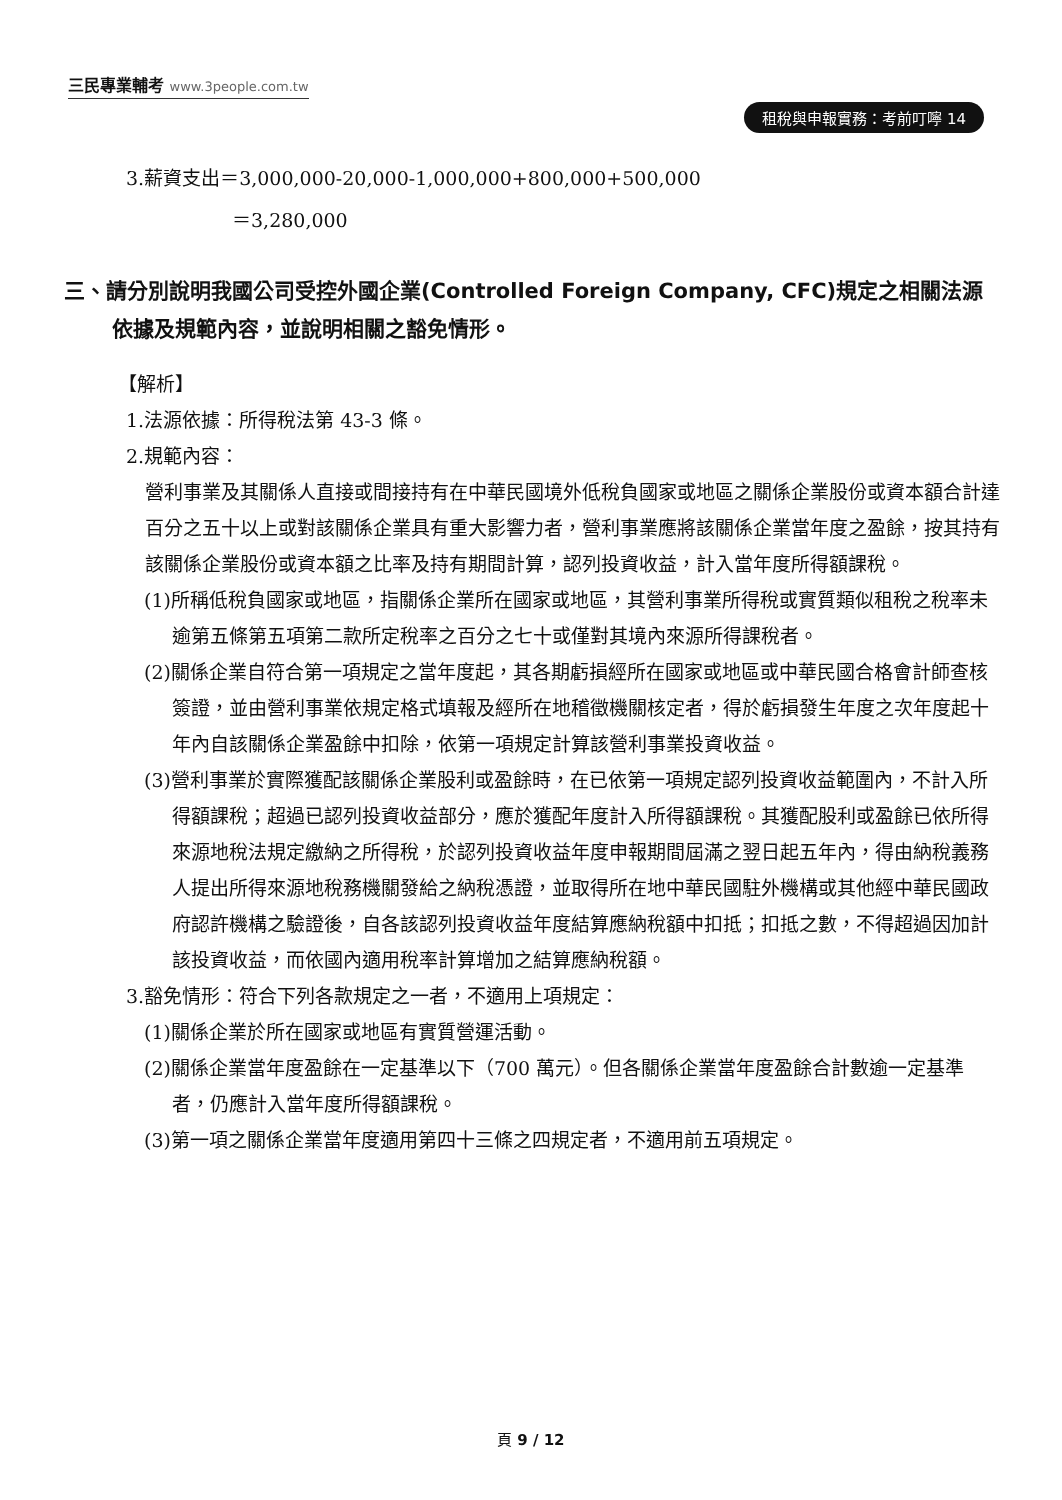三民專業輔考 www.3people.com.tw
租稅與申報實務：考前叮嚀 14
3.薪資支出＝3,000,000-20,000-1,000,000+800,000+500,000
＝3,280,000
三、請分別說明我國公司受控外國企業(Controlled Foreign Company, CFC)規定之相關法源依據及規範內容，並說明相關之豁免情形。
【解析】
1.法源依據：所得稅法第 43-3 條。
2.規範內容：
營利事業及其關係人直接或間接持有在中華民國境外低稅負國家或地區之關係企業股份或資本額合計達百分之五十以上或對該關係企業具有重大影響力者，營利事業應將該關係企業當年度之盈餘，按其持有該關係企業股份或資本額之比率及持有期間計算，認列投資收益，計入當年度所得額課稅。
(1)所稱低稅負國家或地區，指關係企業所在國家或地區，其營利事業所得稅或實質類似租稅之稅率未逾第五條第五項第二款所定稅率之百分之七十或僅對其境內來源所得課稅者。
(2)關係企業自符合第一項規定之當年度起，其各期虧損經所在國家或地區或中華民國合格會計師查核簽證，並由營利事業依規定格式填報及經所在地稽徵機關核定者，得於虧損發生年度之次年度起十年內自該關係企業盈餘中扣除，依第一項規定計算該營利事業投資收益。
(3)營利事業於實際獲配該關係企業股利或盈餘時，在已依第一項規定認列投資收益範圍內，不計入所得額課稅；超過已認列投資收益部分，應於獲配年度計入所得額課稅。其獲配股利或盈餘已依所得來源地稅法規定繳納之所得稅，於認列投資收益年度申報期間屆滿之翌日起五年內，得由納稅義務人提出所得來源地稅務機關發給之納稅憑證，並取得所在地中華民國駐外機構或其他經中華民國政府認許機構之驗證後，自各該認列投資收益年度結算應納稅額中扣抵；扣抵之數，不得超過因加計該投資收益，而依國內適用稅率計算增加之結算應納稅額。
3.豁免情形：符合下列各款規定之一者，不適用上項規定：
(1)關係企業於所在國家或地區有實質營運活動。
(2)關係企業當年度盈餘在一定基準以下（700 萬元）。但各關係企業當年度盈餘合計數逾一定基準者，仍應計入當年度所得額課稅。
(3)第一項之關係企業當年度適用第四十三條之四規定者，不適用前五項規定。
頁 9 / 12